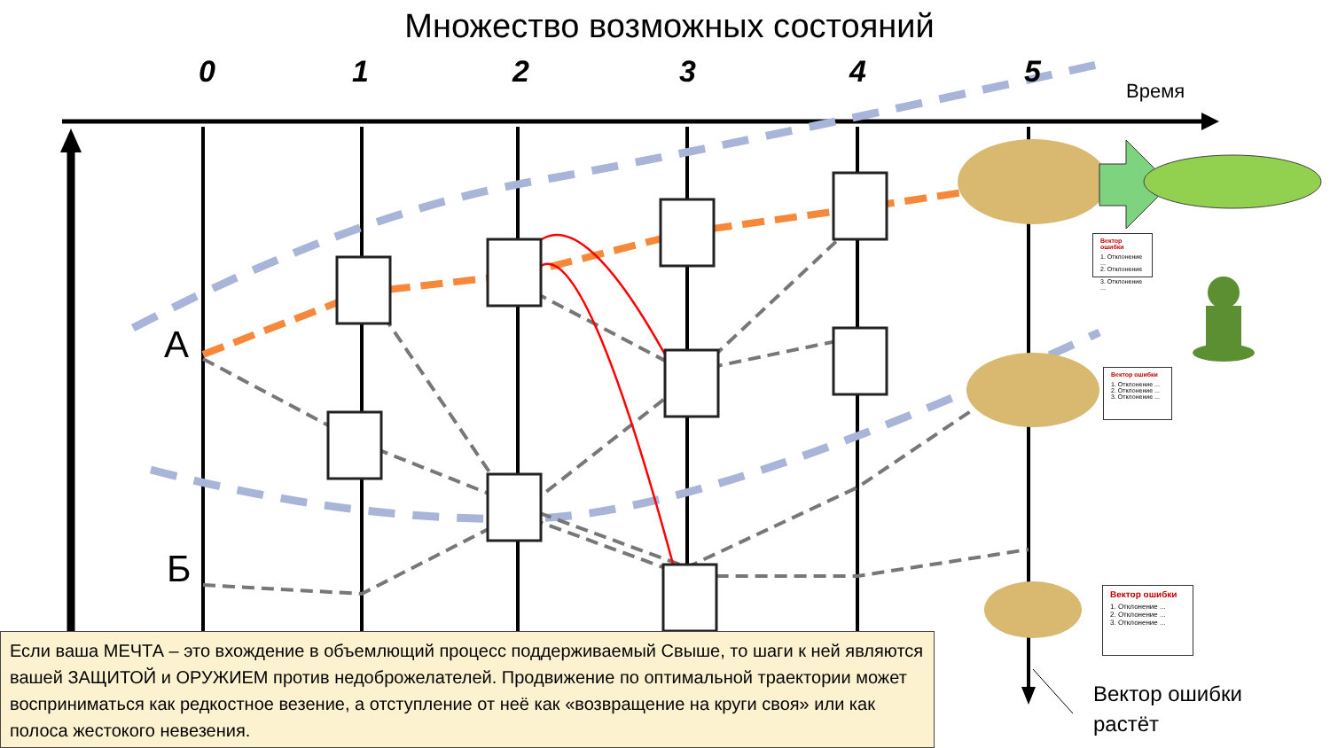Множество возможных состояний
0 1 2 3 4 5
Время
А
Б
Вектор ошибки
1. Отклонение ...
2. Отклонение ...
3. Отклонение ...
Вектор ошибки
1. Отклонение ...
2. Отклонение ...
3. Отклонение ...
Вектор ошибки
1. Отклонение ...
2. Отклонение ...
3. Отклонение ...
Вектор ошибки
растёт
Если ваша МЕЧТА – это вхождение в объемлющий процесс поддерживаемый Свыше, то шаги к ней являются вашей ЗАЩИТОЙ и ОРУЖИЕМ против недоброжелателей. Продвижение по оптимальной траектории может восприниматься как редкостное везение, а отступление от неё как «возвращение на круги своя» или как полоса жестокого невезения.